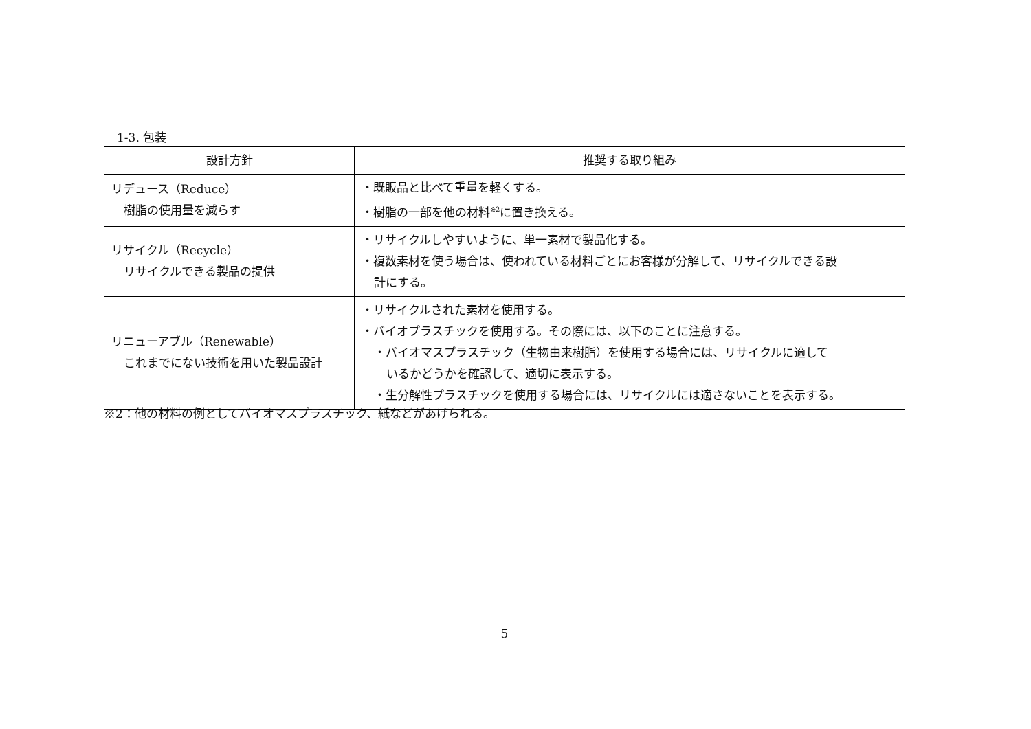1-3. 包装
| 設計方針 | 推奨する取り組み |
| --- | --- |
| リデュース（Reduce） 樹脂の使用量を減らす | ・既販品と比べて重量を軽くする。 ・樹脂の一部を他の材料<sup>※2</sup>に置き換える。 |
| リサイクル（Recycle） リサイクルできる製品の提供 | ・リサイクルしやすいように、単一素材で製品化する。 ・複数素材を使う場合は、使われている材料ごとにお客様が分解して、リサイクルできる設 計にする。 |
| リニューアブル（Renewable） これまでにない技術を用いた製品設計 | ・リサイクルされた素材を使用する。 ・バイオプラスチックを使用する。その際には、以下のことに注意する。 ・バイオマスプラスチック（生物由来樹脂）を使用する場合には、リサイクルに適して いるかどうかを確認して、適切に表示する。 ・生分解性プラスチックを使用する場合には、リサイクルには適さないことを表示する。 |
※2：他の材料の例としてバイオマスプラスチック、紙などがあげられる。
5